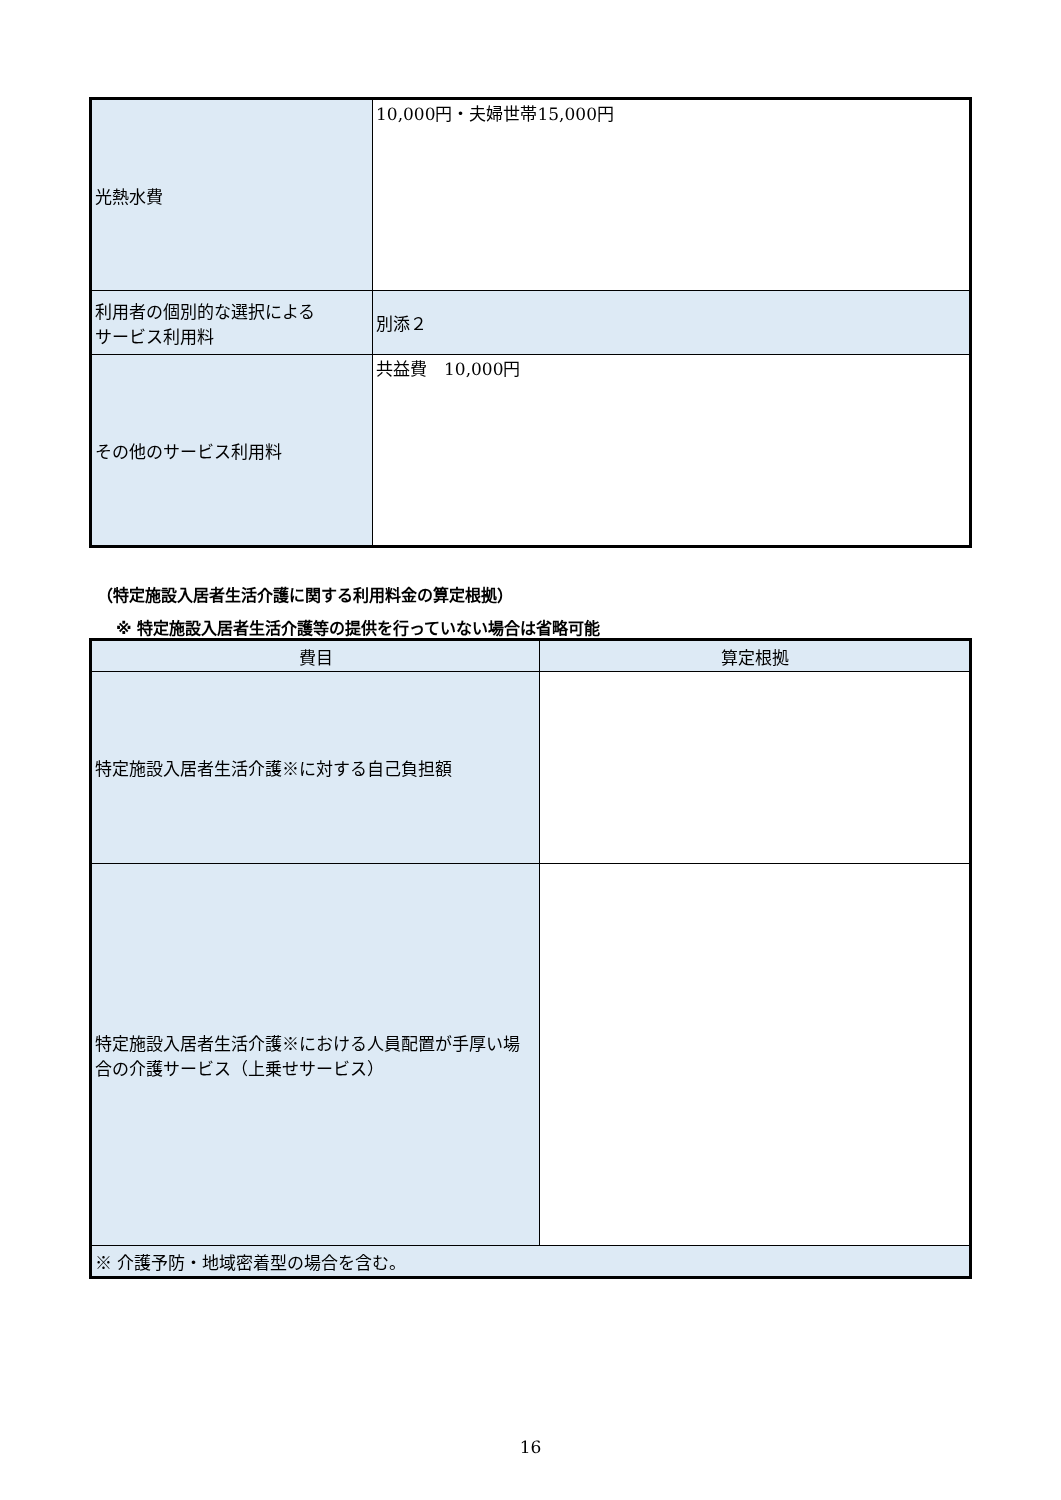| 光熱水費 | 10,000円・夫婦世帯15,000円 |
| 利用者の個別的な選択による サービス利用料 | 別添２ |
| その他のサービス利用料 | 共益費 10,000円 |
（特定施設入居者生活介護に関する利用料金の算定根拠）
※ 特定施設入居者生活介護等の提供を行っていない場合は省略可能
| 費目 | 算定根拠 |
| --- | --- |
| 特定施設入居者生活介護※に対する自己負担額 | |
| 特定施設入居者生活介護※における人員配置が手厚い場合の介護サービス（上乗せサービス） | |
| ※ 介護予防・地域密着型の場合を含む。 | |
16